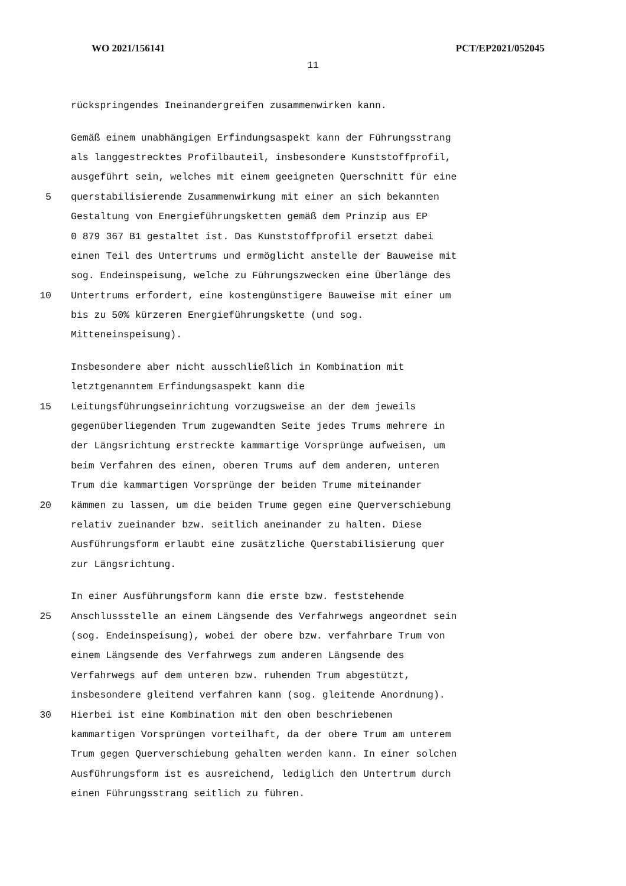WO 2021/156141 PCT/EP2021/052045
11
rückspringendes Ineinandergreifen zusammenwirken kann.
Gemäß einem unabhängigen Erfindungsaspekt kann der Führungsstrang
als langgestrecktes Profilbauteil, insbesondere Kunststoffprofil,
ausgeführt sein, welches mit einem geeigneten Querschnitt für eine
5 querstabilisierende Zusammenwirkung mit einer an sich bekannten
Gestaltung von Energieführungsketten gemäß dem Prinzip aus EP
0 879 367 B1 gestaltet ist. Das Kunststoffprofil ersetzt dabei
einen Teil des Untertrums und ermöglicht anstelle der Bauweise mit
sog. Endeinspeisung, welche zu Führungszwecken eine Überlänge des
10 Untertrums erfordert, eine kostengünstigere Bauweise mit einer um
bis zu 50% kürzeren Energieführungskette (und sog.
Mitteneinspeisung).
Insbesondere aber nicht ausschließlich in Kombination mit
letztgenanntem Erfindungsaspekt kann die
15 Leitungsführungseinrichtung vorzugsweise an der dem jeweils
gegenüberliegenden Trum zugewandten Seite jedes Trums mehrere in
der Längsrichtung erstreckte kammartige Vorsprünge aufweisen, um
beim Verfahren des einen, oberen Trums auf dem anderen, unteren
Trum die kammartigen Vorsprünge der beiden Trume miteinander
20 kämmen zu lassen, um die beiden Trume gegen eine Querverschiebung
relativ zueinander bzw. seitlich aneinander zu halten. Diese
Ausführungsform erlaubt eine zusätzliche Querstabilisierung quer
zur Längsrichtung.
In einer Ausführungsform kann die erste bzw. feststehende
25 Anschlussstelle an einem Längsende des Verfahrwegs angeordnet sein
(sog. Endeinspeisung), wobei der obere bzw. verfahrbare Trum von
einem Längsende des Verfahrwegs zum anderen Längsende des
Verfahrwegs auf dem unteren bzw. ruhenden Trum abgestützt,
insbesondere gleitend verfahren kann (sog. gleitende Anordnung).
30 Hierbei ist eine Kombination mit den oben beschriebenen
kammartigen Vorsprüngen vorteilhaft, da der obere Trum am unterem
Trum gegen Querverschiebung gehalten werden kann. In einer solchen
Ausführungsform ist es ausreichend, lediglich den Untertrum durch
einen Führungsstrang seitlich zu führen.